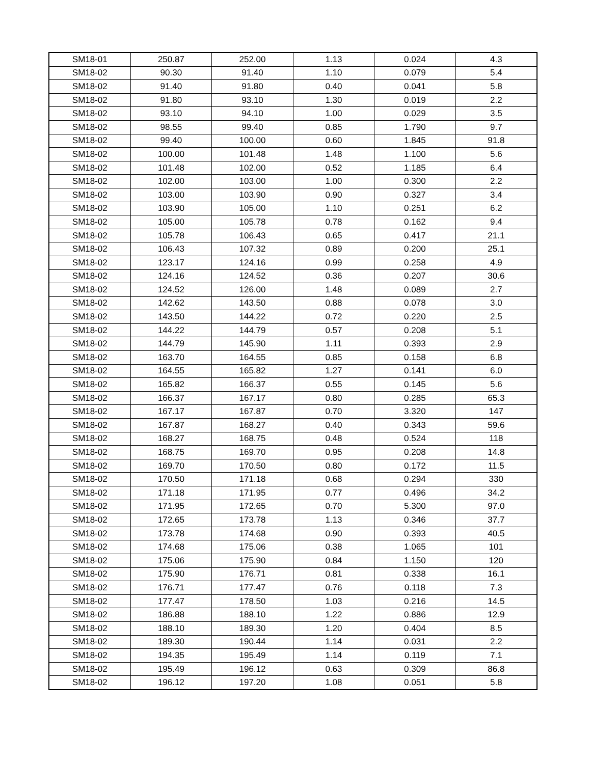| SM18-01 | 250.87 | 252.00 | 1.13 | 0.024 | 4.3 |
| SM18-02 | 90.30 | 91.40 | 1.10 | 0.079 | 5.4 |
| SM18-02 | 91.40 | 91.80 | 0.40 | 0.041 | 5.8 |
| SM18-02 | 91.80 | 93.10 | 1.30 | 0.019 | 2.2 |
| SM18-02 | 93.10 | 94.10 | 1.00 | 0.029 | 3.5 |
| SM18-02 | 98.55 | 99.40 | 0.85 | 1.790 | 9.7 |
| SM18-02 | 99.40 | 100.00 | 0.60 | 1.845 | 91.8 |
| SM18-02 | 100.00 | 101.48 | 1.48 | 1.100 | 5.6 |
| SM18-02 | 101.48 | 102.00 | 0.52 | 1.185 | 6.4 |
| SM18-02 | 102.00 | 103.00 | 1.00 | 0.300 | 2.2 |
| SM18-02 | 103.00 | 103.90 | 0.90 | 0.327 | 3.4 |
| SM18-02 | 103.90 | 105.00 | 1.10 | 0.251 | 6.2 |
| SM18-02 | 105.00 | 105.78 | 0.78 | 0.162 | 9.4 |
| SM18-02 | 105.78 | 106.43 | 0.65 | 0.417 | 21.1 |
| SM18-02 | 106.43 | 107.32 | 0.89 | 0.200 | 25.1 |
| SM18-02 | 123.17 | 124.16 | 0.99 | 0.258 | 4.9 |
| SM18-02 | 124.16 | 124.52 | 0.36 | 0.207 | 30.6 |
| SM18-02 | 124.52 | 126.00 | 1.48 | 0.089 | 2.7 |
| SM18-02 | 142.62 | 143.50 | 0.88 | 0.078 | 3.0 |
| SM18-02 | 143.50 | 144.22 | 0.72 | 0.220 | 2.5 |
| SM18-02 | 144.22 | 144.79 | 0.57 | 0.208 | 5.1 |
| SM18-02 | 144.79 | 145.90 | 1.11 | 0.393 | 2.9 |
| SM18-02 | 163.70 | 164.55 | 0.85 | 0.158 | 6.8 |
| SM18-02 | 164.55 | 165.82 | 1.27 | 0.141 | 6.0 |
| SM18-02 | 165.82 | 166.37 | 0.55 | 0.145 | 5.6 |
| SM18-02 | 166.37 | 167.17 | 0.80 | 0.285 | 65.3 |
| SM18-02 | 167.17 | 167.87 | 0.70 | 3.320 | 147 |
| SM18-02 | 167.87 | 168.27 | 0.40 | 0.343 | 59.6 |
| SM18-02 | 168.27 | 168.75 | 0.48 | 0.524 | 118 |
| SM18-02 | 168.75 | 169.70 | 0.95 | 0.208 | 14.8 |
| SM18-02 | 169.70 | 170.50 | 0.80 | 0.172 | 11.5 |
| SM18-02 | 170.50 | 171.18 | 0.68 | 0.294 | 330 |
| SM18-02 | 171.18 | 171.95 | 0.77 | 0.496 | 34.2 |
| SM18-02 | 171.95 | 172.65 | 0.70 | 5.300 | 97.0 |
| SM18-02 | 172.65 | 173.78 | 1.13 | 0.346 | 37.7 |
| SM18-02 | 173.78 | 174.68 | 0.90 | 0.393 | 40.5 |
| SM18-02 | 174.68 | 175.06 | 0.38 | 1.065 | 101 |
| SM18-02 | 175.06 | 175.90 | 0.84 | 1.150 | 120 |
| SM18-02 | 175.90 | 176.71 | 0.81 | 0.338 | 16.1 |
| SM18-02 | 176.71 | 177.47 | 0.76 | 0.118 | 7.3 |
| SM18-02 | 177.47 | 178.50 | 1.03 | 0.216 | 14.5 |
| SM18-02 | 186.88 | 188.10 | 1.22 | 0.886 | 12.9 |
| SM18-02 | 188.10 | 189.30 | 1.20 | 0.404 | 8.5 |
| SM18-02 | 189.30 | 190.44 | 1.14 | 0.031 | 2.2 |
| SM18-02 | 194.35 | 195.49 | 1.14 | 0.119 | 7.1 |
| SM18-02 | 195.49 | 196.12 | 0.63 | 0.309 | 86.8 |
| SM18-02 | 196.12 | 197.20 | 1.08 | 0.051 | 5.8 |